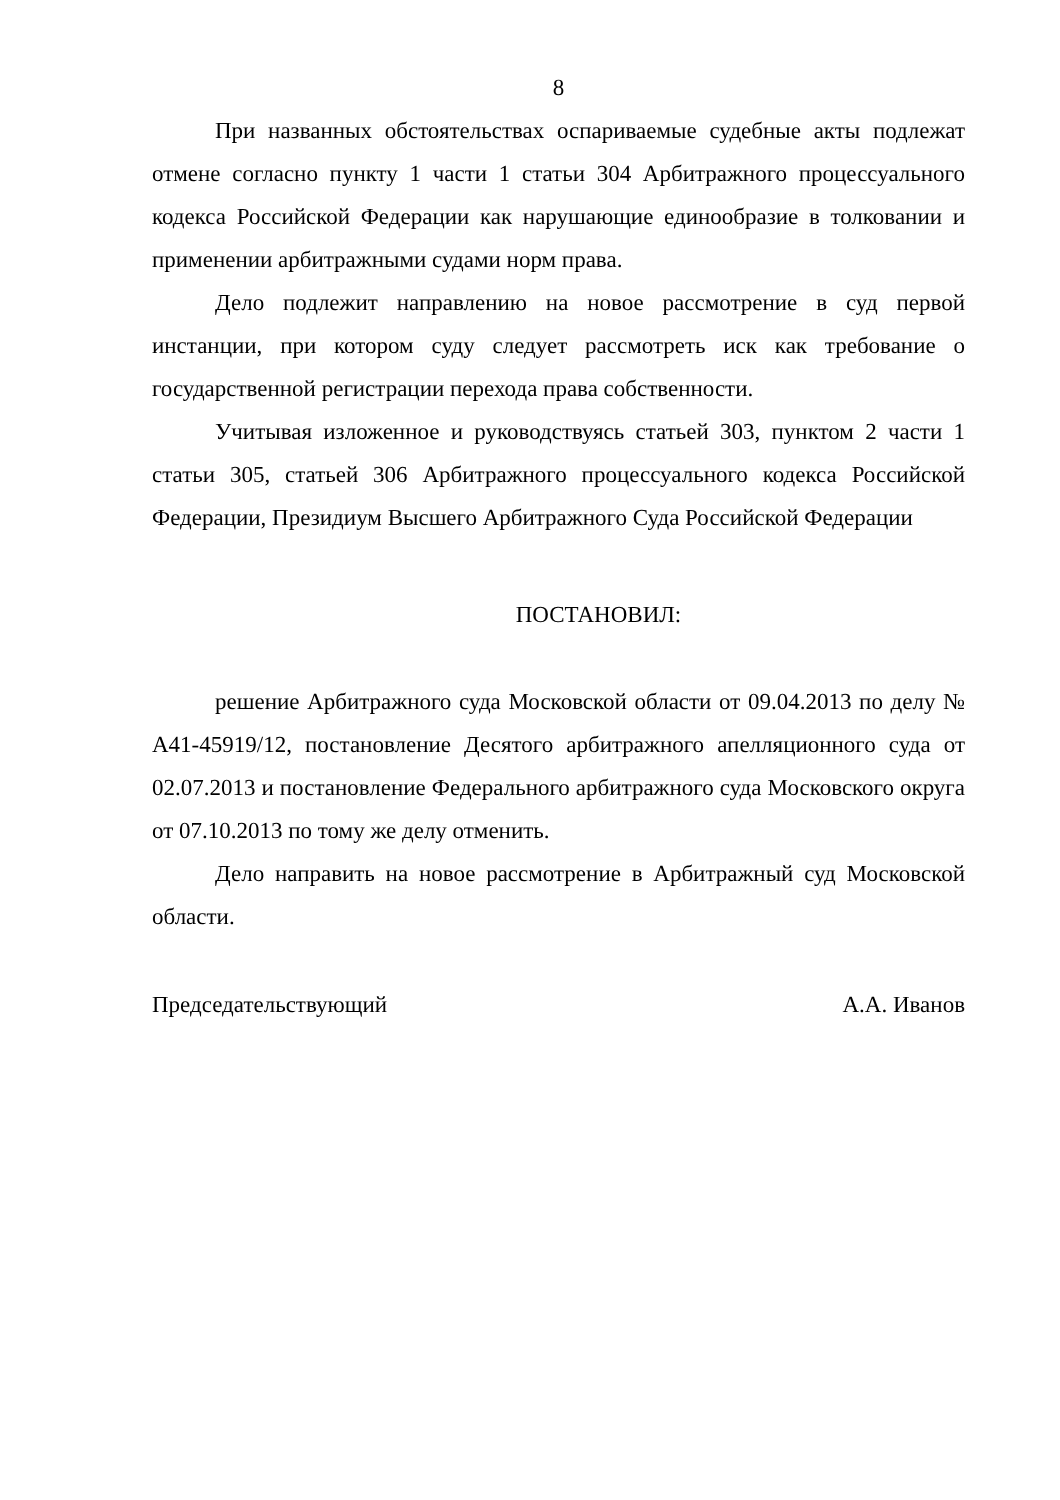8
При названных обстоятельствах оспариваемые судебные акты подлежат отмене согласно пункту 1 части 1 статьи 304 Арбитражного процессуального кодекса Российской Федерации как нарушающие единообразие в толковании и применении арбитражными судами норм права.
Дело подлежит направлению на новое рассмотрение в суд первой инстанции, при котором суду следует рассмотреть иск как требование о государственной регистрации перехода права собственности.
Учитывая изложенное и руководствуясь статьей 303, пунктом 2 части 1 статьи 305, статьей 306 Арбитражного процессуального кодекса Российской Федерации, Президиум Высшего Арбитражного Суда Российской Федерации
ПОСТАНОВИЛ:
решение Арбитражного суда Московской области от 09.04.2013 по делу № А41-45919/12, постановление Десятого арбитражного апелляционного суда от 02.07.2013 и постановление Федерального арбитражного суда Московского округа от 07.10.2013 по тому же делу отменить.
Дело направить на новое рассмотрение в Арбитражный суд Московской области.
Председательствующий А.А. Иванов